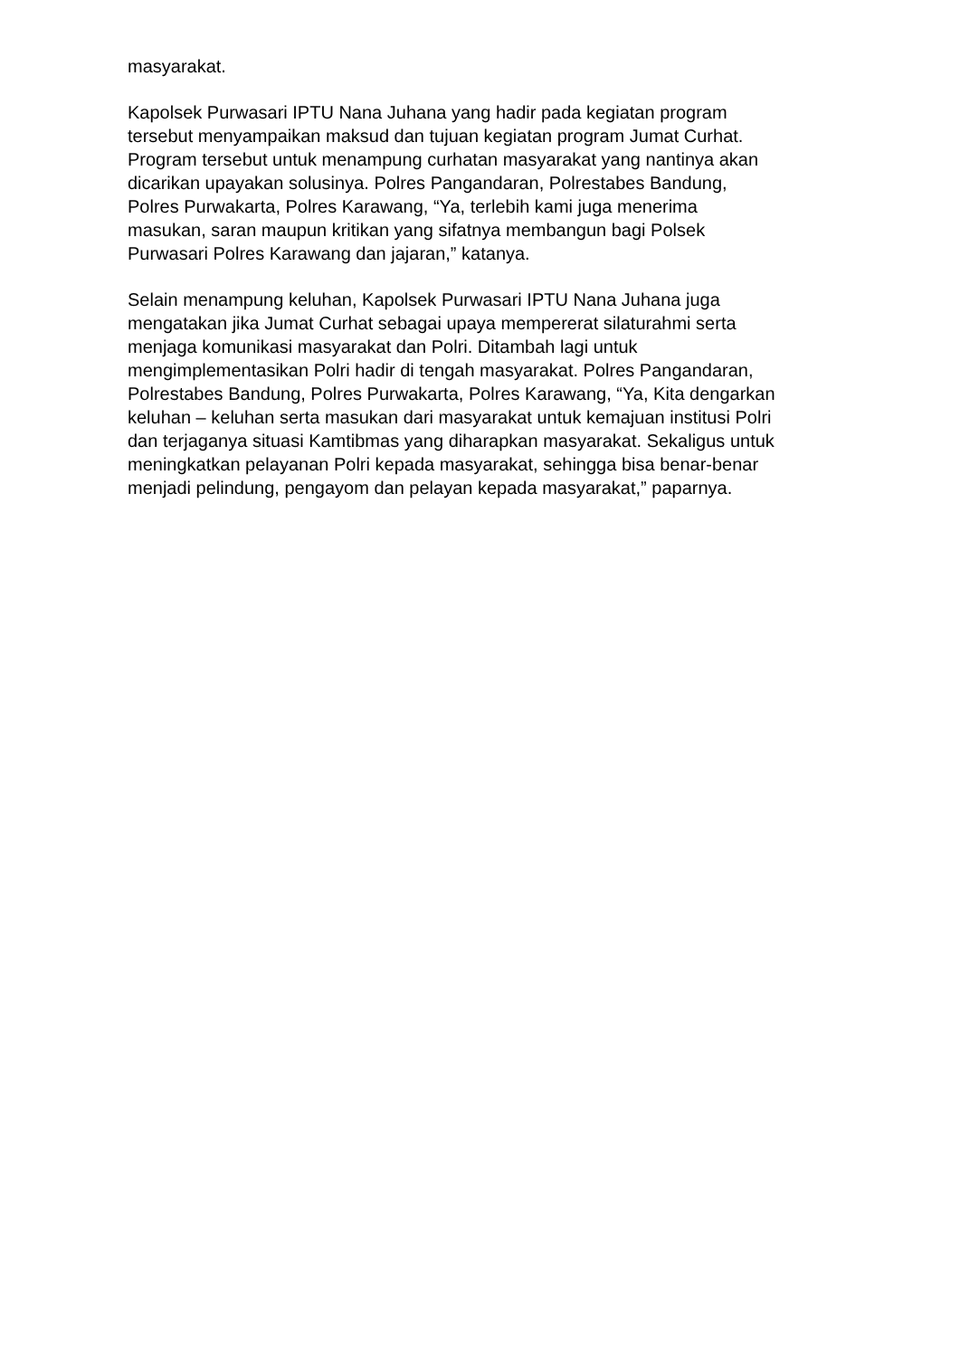masyarakat.
Kapolsek Purwasari IPTU Nana Juhana yang hadir pada kegiatan program
tersebut menyampaikan maksud dan tujuan kegiatan program Jumat Curhat.
Program tersebut untuk menampung curhatan masyarakat yang nantinya akan
dicarikan upayakan solusinya. Polres Pangandaran, Polrestabes Bandung,
Polres Purwakarta, Polres Karawang, “Ya, terlebih kami juga menerima
masukan, saran maupun kritikan yang sifatnya membangun bagi Polsek
Purwasari Polres Karawang dan jajaran,” katanya.
Selain menampung keluhan, Kapolsek Purwasari IPTU Nana Juhana juga
mengatakan jika Jumat Curhat sebagai upaya mempererat silaturahmi serta
menjaga komunikasi masyarakat dan Polri. Ditambah lagi untuk
mengimplementasikan Polri hadir di tengah masyarakat. Polres Pangandaran,
Polrestabes Bandung, Polres Purwakarta, Polres Karawang, “Ya, Kita dengarkan
keluhan – keluhan serta masukan dari masyarakat untuk kemajuan institusi Polri
dan terjaganya situasi Kamtibmas yang diharapkan masyarakat. Sekaligus untuk
meningkatkan pelayanan Polri kepada masyarakat, sehingga bisa benar-benar
menjadi pelindung, pengayom dan pelayan kepada masyarakat,” paparnya.